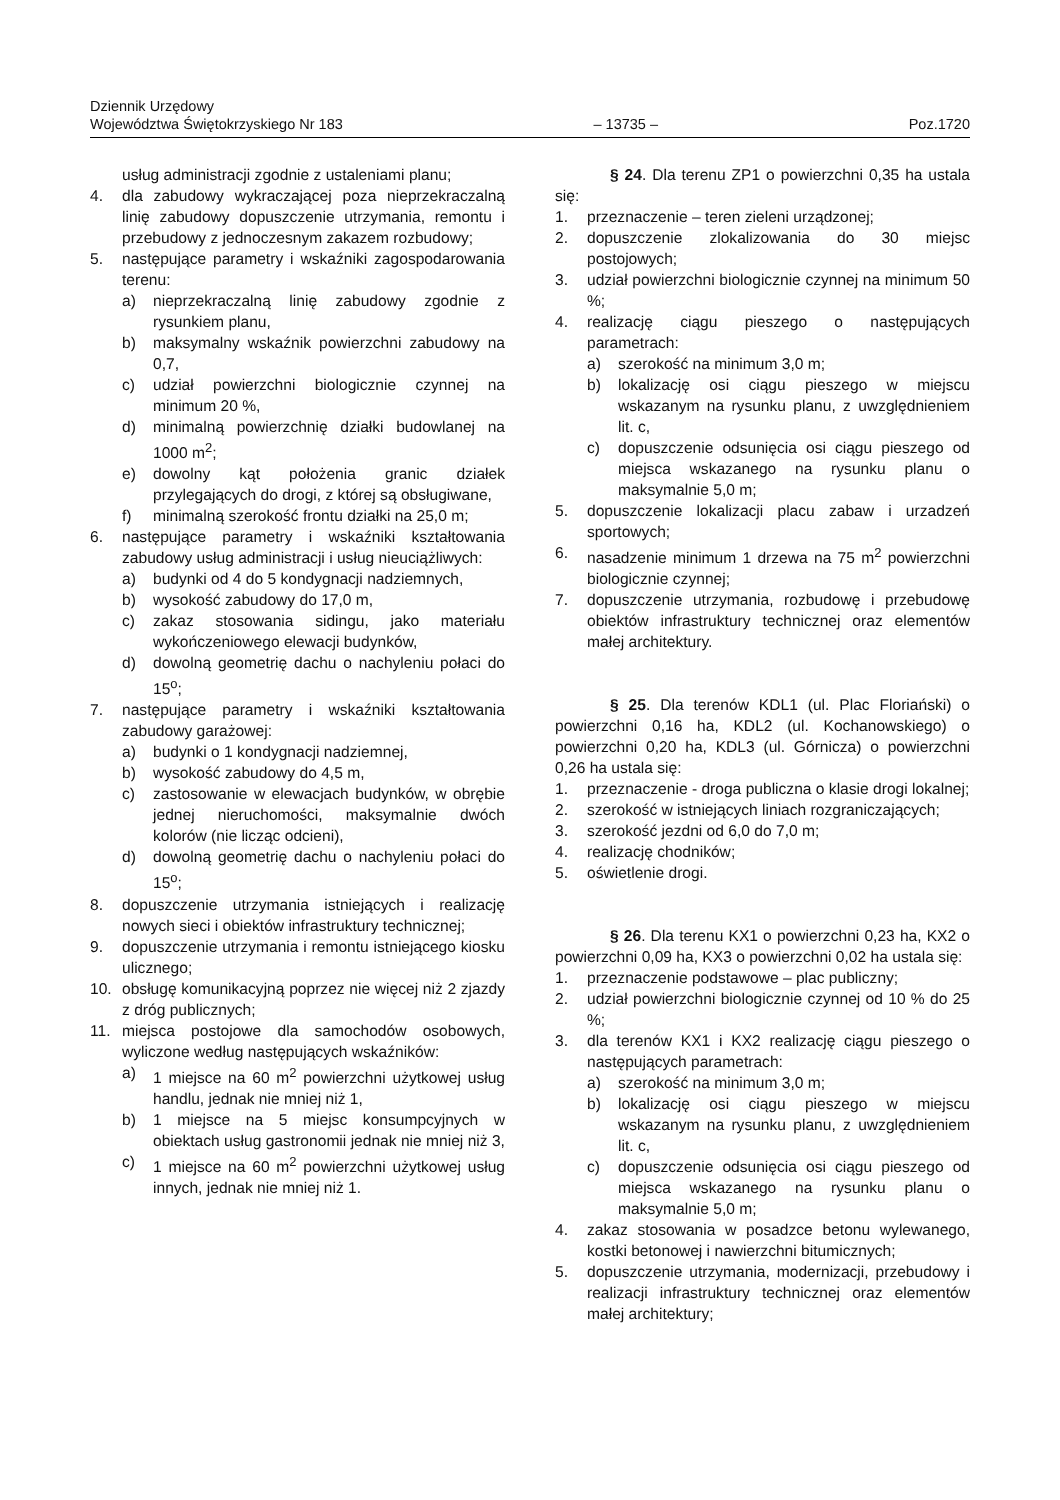Dziennik Urzędowy
Województwa Świętokrzyskiego Nr 183
– 13735 –
Poz.1720
usług administracji zgodnie z ustaleniami planu;
4. dla zabudowy wykraczającej poza nieprzekraczalną linię zabudowy dopuszczenie utrzymania, remontu i przebudowy z jednoczesnym zakazem rozbudowy;
5. następujące parametry i wskaźniki zagospodarowania terenu:
a) nieprzekraczalną linię zabudowy zgodnie z rysunkiem planu,
b) maksymalny wskaźnik powierzchni zabudowy na 0,7,
c) udział powierzchni biologicznie czynnej na minimum 20 %,
d) minimalną powierzchnię działki budowlanej na 1000 m<sup>2</sup>;
e) dowolny kąt położenia granic działek przylegających do drogi, z której są obsługiwane,
f) minimalną szerokość frontu działki na 25,0 m;
6. następujące parametry i wskaźniki kształtowania zabudowy usług administracji i usług nieuciążliwych:
a) budynki od 4 do 5 kondygnacji nadziemnych,
b) wysokość zabudowy do 17,0 m,
c) zakaz stosowania sidingu, jako materiału wykończeniowego elewacji budynków,
d) dowolną geometrię dachu o nachyleniu połaci do 15<sup>o</sup>;
7. następujące parametry i wskaźniki kształtowania zabudowy garażowej:
a) budynki o 1 kondygnacji nadziemnej,
b) wysokość zabudowy do 4,5 m,
c) zastosowanie w elewacjach budynków, w obrębie jednej nieruchomości, maksymalnie dwóch kolorów (nie licząc odcieni),
d) dowolną geometrię dachu o nachyleniu połaci do 15<sup>o</sup>;
8. dopuszczenie utrzymania istniejących i realizację nowych sieci i obiektów infrastruktury technicznej;
9. dopuszczenie utrzymania i remontu istniejącego kiosku ulicznego;
10. obsługę komunikacyjną poprzez nie więcej niż 2 zjazdy z dróg publicznych;
11. miejsca postojowe dla samochodów osobowych, wyliczone według następujących wskaźników:
a) 1 miejsce na 60 m<sup>2</sup> powierzchni użytkowej usług handlu, jednak nie mniej niż 1,
b) 1 miejsce na 5 miejsc konsumpcyjnych w obiektach usług gastronomii jednak nie mniej niż 3,
c) 1 miejsce na 60 m<sup>2</sup> powierzchni użytkowej usług innych, jednak nie mniej niż 1.
§ 24. Dla terenu ZP1 o powierzchni 0,35 ha ustala się:
1. przeznaczenie – teren zieleni urządzonej;
2. dopuszczenie zlokalizowania do 30 miejsc postojowych;
3. udział powierzchni biologicznie czynnej na minimum 50 %;
4. realizację ciągu pieszego o następujących parametrach:
a) szerokość na minimum 3,0 m;
b) lokalizację osi ciągu pieszego w miejscu wskazanym na rysunku planu, z uwzględnieniem lit. c,
c) dopuszczenie odsunięcia osi ciągu pieszego od miejsca wskazanego na rysunku planu o maksymalnie 5,0 m;
5. dopuszczenie lokalizacji placu zabaw i urzadzeń sportowych;
6. nasadzenie minimum 1 drzewa na 75 m<sup>2</sup> powierzchni biologicznie czynnej;
7. dopuszczenie utrzymania, rozbudowę i przebudowę obiektów infrastruktury technicznej oraz elementów małej architektury.
§ 25. Dla terenów KDL1 (ul. Plac Floriański) o powierzchni 0,16 ha, KDL2 (ul. Kochanowskiego) o powierzchni 0,20 ha, KDL3 (ul. Górnicza) o powierzchni 0,26 ha ustala się:
1. przeznaczenie - droga publiczna o klasie drogi lokalnej;
2. szerokość w istniejących liniach rozgraniczających;
3. szerokość jezdni od 6,0 do 7,0 m;
4. realizację chodników;
5. oświetlenie drogi.
§ 26. Dla terenu KX1 o powierzchni 0,23 ha, KX2 o powierzchni 0,09 ha, KX3 o powierzchni 0,02 ha ustala się:
1. przeznaczenie podstawowe – plac publiczny;
2. udział powierzchni biologicznie czynnej od 10 % do 25 %;
3. dla terenów KX1 i KX2 realizację ciągu pieszego o następujących parametrach:
a) szerokość na minimum 3,0 m;
b) lokalizację osi ciągu pieszego w miejscu wskazanym na rysunku planu, z uwzględnieniem lit. c,
c) dopuszczenie odsunięcia osi ciągu pieszego od miejsca wskazanego na rysunku planu o maksymalnie 5,0 m;
4. zakaz stosowania w posadzce betonu wylewanego, kostki betonowej i nawierzchni bitumicznych;
5. dopuszczenie utrzymania, modernizacji, przebudowy i realizacji infrastruktury technicznej oraz elementów małej architektury;